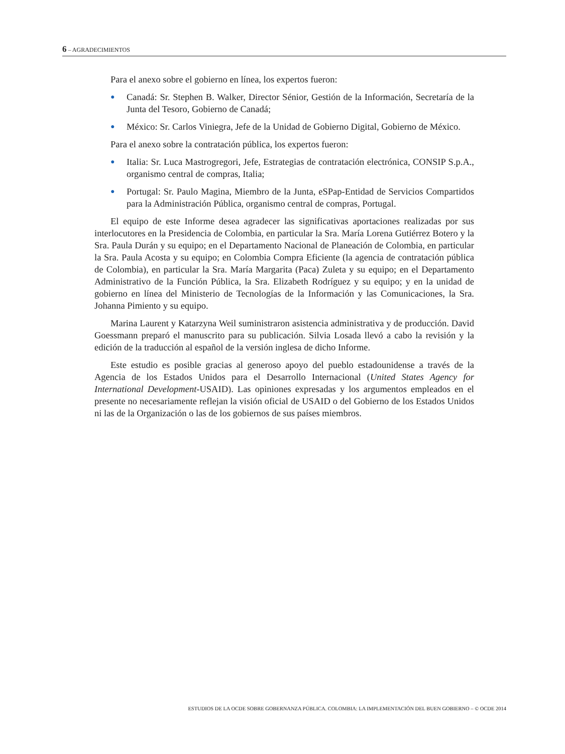6 – AGRADECIMIENTOS
Para el anexo sobre el gobierno en línea, los expertos fueron:
● Canadá: Sr. Stephen B. Walker, Director Sénior, Gestión de la Información, Secretaría de la Junta del Tesoro, Gobierno de Canadá;
● México: Sr. Carlos Viniegra, Jefe de la Unidad de Gobierno Digital, Gobierno de México.
Para el anexo sobre la contratación pública, los expertos fueron:
● Italia: Sr. Luca Mastrogregori, Jefe, Estrategias de contratación electrónica, CONSIP S.p.A., organismo central de compras, Italia;
● Portugal: Sr. Paulo Magina, Miembro de la Junta, eSPap-Entidad de Servicios Compartidos para la Administración Pública, organismo central de compras, Portugal.
El equipo de este Informe desea agradecer las significativas aportaciones realizadas por sus interlocutores en la Presidencia de Colombia, en particular la Sra. María Lorena Gutiérrez Botero y la Sra. Paula Durán y su equipo; en el Departamento Nacional de Planeación de Colombia, en particular la Sra. Paula Acosta y su equipo; en Colombia Compra Eficiente (la agencia de contratación pública de Colombia), en particular la Sra. María Margarita (Paca) Zuleta y su equipo; en el Departamento Administrativo de la Función Pública, la Sra. Elizabeth Rodríguez y su equipo; y en la unidad de gobierno en línea del Ministerio de Tecnologías de la Información y las Comunicaciones, la Sra. Johanna Pimiento y su equipo.
Marina Laurent y Katarzyna Weil suministraron asistencia administrativa y de producción. David Goessmann preparó el manuscrito para su publicación. Silvia Losada llevó a cabo la revisión y la edición de la traducción al español de la versión inglesa de dicho Informe.
Este estudio es posible gracias al generoso apoyo del pueblo estadounidense a través de la Agencia de los Estados Unidos para el Desarrollo Internacional (United States Agency for International Development-USAID). Las opiniones expresadas y los argumentos empleados en el presente no necesariamente reflejan la visión oficial de USAID o del Gobierno de los Estados Unidos ni las de la Organización o las de los gobiernos de sus países miembros.
ESTUDIOS DE LA OCDE SOBRE GOBERNANZA PÚBLICA. COLOMBIA: LA IMPLEMENTACIÓN DEL BUEN GOBIERNO – © OCDE 2014